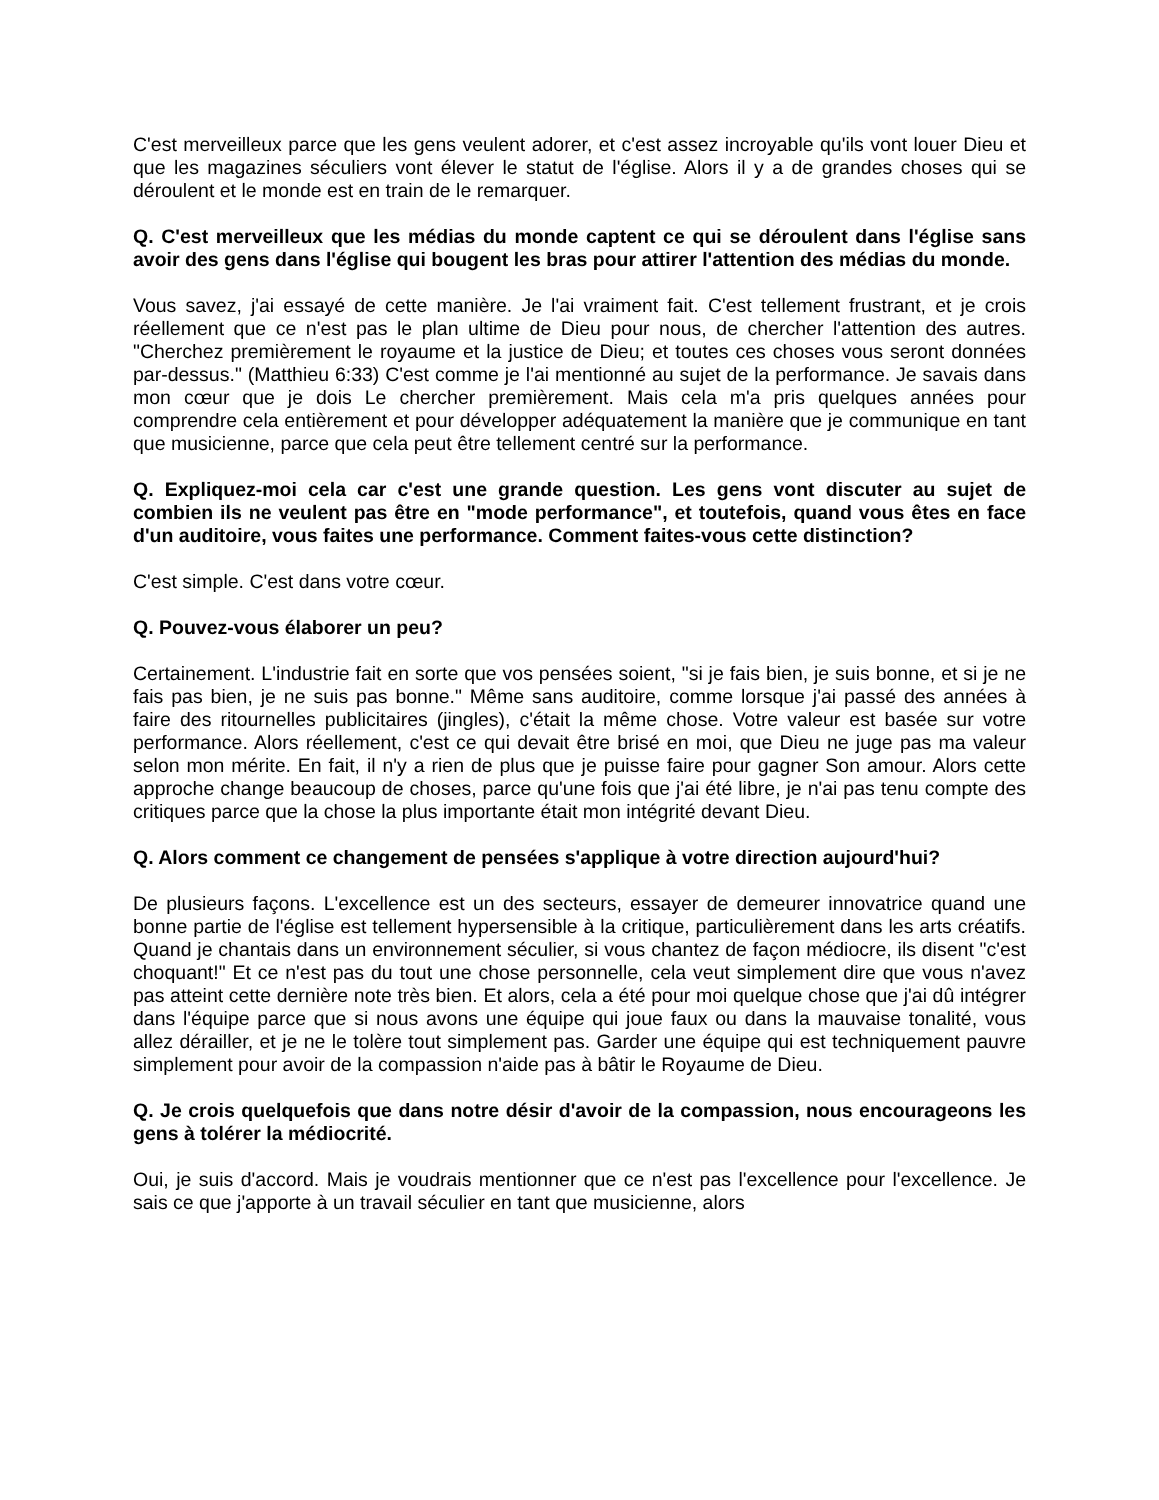C'est merveilleux parce que les gens veulent adorer, et c'est assez incroyable qu'ils vont louer Dieu et que les magazines séculiers vont élever le statut de l'église. Alors il y a de grandes choses qui se déroulent et le monde est en train de le remarquer.
Q. C'est merveilleux que les médias du monde captent ce qui se déroulent dans l'église sans avoir des gens dans l'église qui bougent les bras pour attirer l'attention des médias du monde.
Vous savez, j'ai essayé de cette manière. Je l'ai vraiment fait. C'est tellement frustrant, et je crois réellement que ce n'est pas le plan ultime de Dieu pour nous, de chercher l'attention des autres. "Cherchez premièrement le royaume et la justice de Dieu; et toutes ces choses vous seront données par-dessus." (Matthieu 6:33) C'est comme je l'ai mentionné au sujet de la performance. Je savais dans mon cœur que je dois Le chercher premièrement. Mais cela m'a pris quelques années pour comprendre cela entièrement et pour développer adéquatement la manière que je communique en tant que musicienne, parce que cela peut être tellement centré sur la performance.
Q. Expliquez-moi cela car c'est une grande question. Les gens vont discuter au sujet de combien ils ne veulent pas être en "mode performance", et toutefois, quand vous êtes en face d'un auditoire, vous faites une performance. Comment faites-vous cette distinction?
C'est simple. C'est dans votre cœur.
Q. Pouvez-vous élaborer un peu?
Certainement. L'industrie fait en sorte que vos pensées soient, "si je fais bien, je suis bonne, et si je ne fais pas bien, je ne suis pas bonne." Même sans auditoire, comme lorsque j'ai passé des années à faire des ritournelles publicitaires (jingles), c'était la même chose. Votre valeur est basée sur votre performance. Alors réellement, c'est ce qui devait être brisé en moi, que Dieu ne juge pas ma valeur selon mon mérite. En fait, il n'y a rien de plus que je puisse faire pour gagner Son amour. Alors cette approche change beaucoup de choses, parce qu'une fois que j'ai été libre, je n'ai pas tenu compte des critiques parce que la chose la plus importante était mon intégrité devant Dieu.
Q. Alors comment ce changement de pensées s'applique à votre direction aujourd'hui?
De plusieurs façons. L'excellence est un des secteurs, essayer de demeurer innovatrice quand une bonne partie de l'église est tellement hypersensible à la critique, particulièrement dans les arts créatifs. Quand je chantais dans un environnement séculier, si vous chantez de façon médiocre, ils disent "c'est choquant!" Et ce n'est pas du tout une chose personnelle, cela veut simplement dire que vous n'avez pas atteint cette dernière note très bien. Et alors, cela a été pour moi quelque chose que j'ai dû intégrer dans l'équipe parce que si nous avons une équipe qui joue faux ou dans la mauvaise tonalité, vous allez dérailler, et je ne le tolère tout simplement pas. Garder une équipe qui est techniquement pauvre simplement pour avoir de la compassion n'aide pas à bâtir le Royaume de Dieu.
Q. Je crois quelquefois que dans notre désir d'avoir de la compassion, nous encourageons les gens à tolérer la médiocrité.
Oui, je suis d'accord. Mais je voudrais mentionner que ce n'est pas l'excellence pour l'excellence. Je sais ce que j'apporte à un travail séculier en tant que musicienne, alors